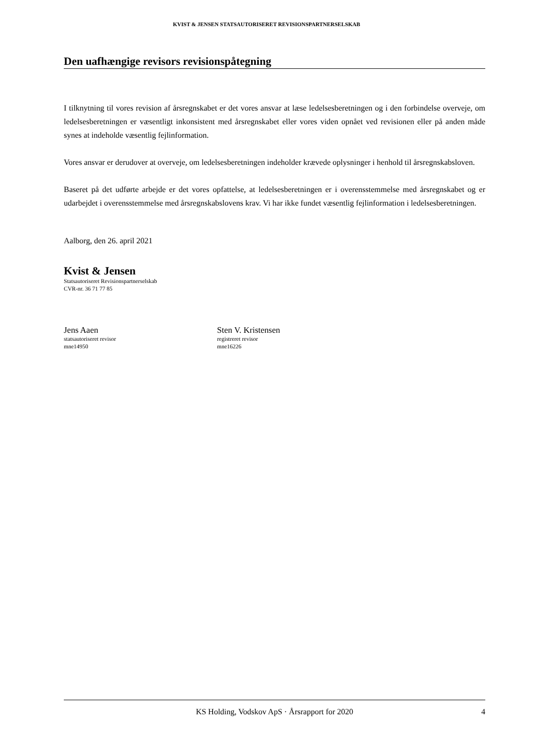KVIST & JENSEN STATSAUTORISERET REVISIONSPARTNERSELSKAB
Den uafhængige revisors revisionspåtegning
I tilknytning til vores revision af årsregnskabet er det vores ansvar at læse ledelsesberetningen og i den forbindelse overveje, om ledelsesberetningen er væsentligt inkonsistent med årsregnskabet eller vores viden opnået ved revisionen eller på anden måde synes at indeholde væsentlig fejlinformation.
Vores ansvar er derudover at overveje, om ledelsesberetningen indeholder krævede oplysninger i henhold til årsregnskabsloven.
Baseret på det udførte arbejde er det vores opfattelse, at ledelsesberetningen er i overensstemmelse med årsregnskabet og er udarbejdet i overensstemmelse med årsregnskabslovens krav. Vi har ikke fundet væsentlig fejlinformation i ledelsesberetningen.
Aalborg, den 26. april 2021
Kvist & Jensen
Statsautoriseret Revisionspartnerselskab
CVR-nr. 36 71 77 85
Jens Aaen
statsautoriseret revisor
mne14950
Sten V. Kristensen
registreret revisor
mne16226
KS Holding, Vodskov ApS · Årsrapport for 2020 4